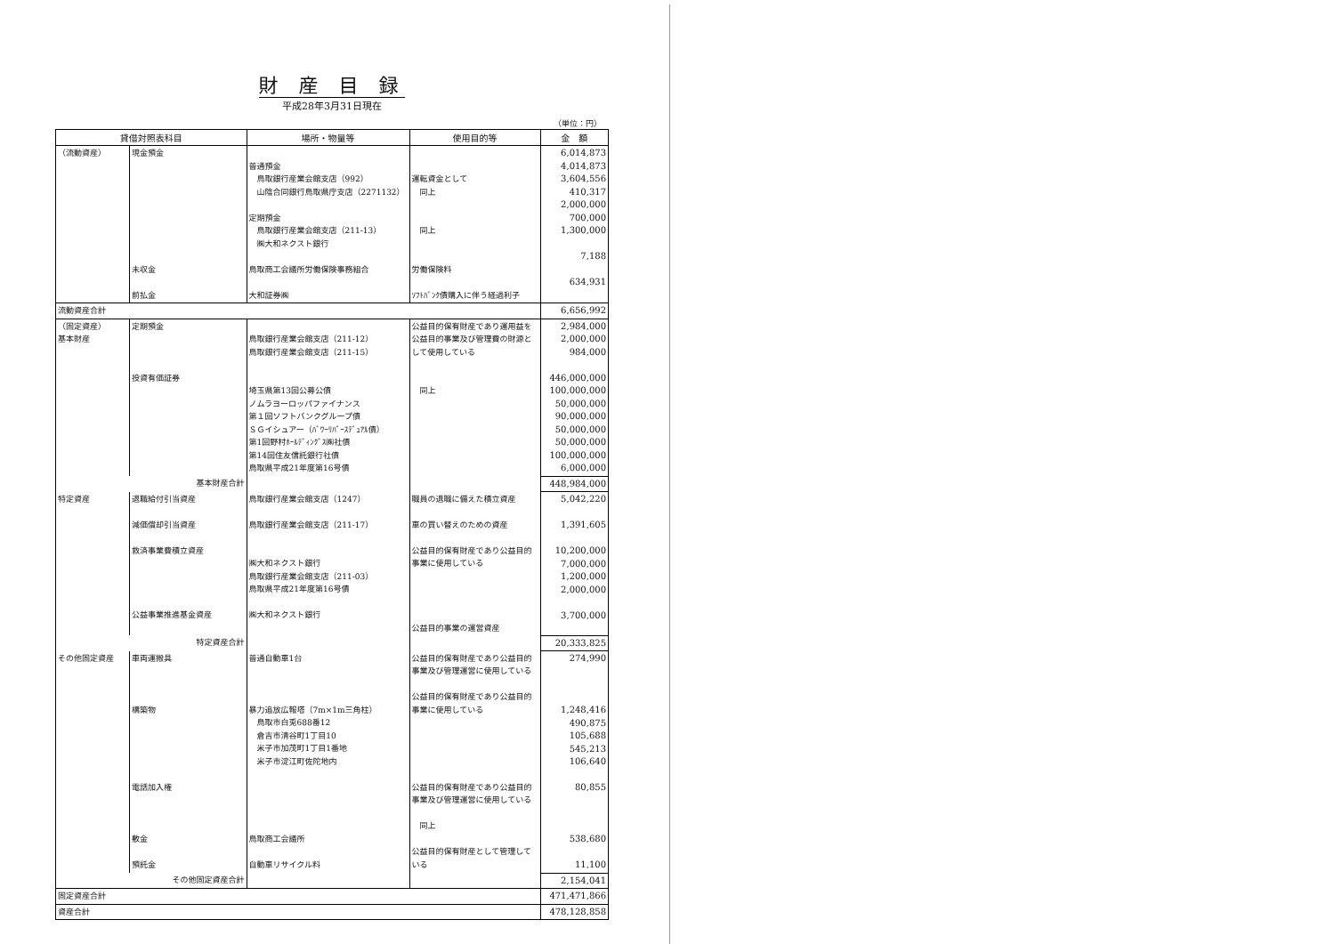財 産 目 録
平成28年3月31日現在
（単位：円）
| 貸借対照表科目 | | 場所・物量等 | 使用目的等 | 金 額 |
| --- | --- | --- | --- | --- |
| （流動資産） | 現金預金 未収金 前払金 | 普通預金 鳥取銀行産業会館支店（992） 山陰合同銀行鳥取県庁支店（2271132） 定期預金 鳥取銀行産業会館支店（211-13） ㈱大和ネクスト銀行 鳥取商工会議所労働保険事務組合 大和証券㈱ | 運転資金として 同上 同上 労働保険料 ｿﾌﾄﾊﾞﾝｸ債購入に伴う経過利子 | 6,014,873 4,014,873 3,604,556 410,317 2,000,000 700,000 1,300,000 7,188 634,931 |
| 流動資産合計 | | | | 6,656,992 |
| （固定資産） 基本財産 | 定期預金 投資有価証券 | 鳥取銀行産業会館支店（211-12） 鳥取銀行産業会館支店（211-15） 埼玉県第13回公募公債 ノムラヨーロッパファイナンス 第１回ソフトバンクグループ債 ＳＧイシュアー（ﾊﾞﾜｰﾘﾊﾞｰｽﾃﾞｭｱﾙ債） 第1回野村ﾎｰﾙﾃﾞｨﾝｸﾞｽ㈱社債 第14回住友信託銀行社債 鳥取県平成21年度第16号債 | 公益目的保有財産であり運用益を公益目的事業及び管理費の財源として使用している 同上 | 2,984,000 2,000,000 984,000 446,000,000 100,000,000 50,000,000 90,000,000 50,000,000 50,000,000 100,000,000 6,000,000 |
| 基本財産合計 | | | | 448,984,000 |
| 特定資産 | 退職給付引当資産 減価償却引当資産 救済事業費積立資産 公益事業推進基金資産 | 鳥取銀行産業会館支店（1247） 鳥取銀行産業会館支店（211-17） ㈱大和ネクスト銀行 鳥取銀行産業会館支店（211-03） 鳥取県平成21年度第16号債 ㈱大和ネクスト銀行 | 職員の退職に備えた積立資産 車の買い替えのための資産 公益目的保有財産であり公益目的事業に使用している 公益目的事業の運営資産 | 5,042,220 1,391,605 10,200,000 7,000,000 1,200,000 2,000,000 3,700,000 |
| 特定資産合計 | | | | 20,333,825 |
| その他固定資産 | 車両運搬具 構築物 電話加入権 敷金 預託金 | 普通自動車1台 暴力追放広報塔（7m×1m三角柱） 鳥取市白兎688番12 倉吉市清谷町1丁目10 米子市加茂町1丁目1番地 米子市淀江町佐陀地内 鳥取商工会議所 自動車リサイクル料 | 公益目的保有財産であり公益目的事業及び管理運営に使用している 公益目的保有財産であり公益目的事業に使用している 公益目的保有財産であり公益目的事業及び管理運営に使用している 同上 公益目的保有財産として管理している | 274,990 1,248,416 490,875 105,688 545,213 106,640 80,855 538,680 11,100 |
| その他固定資産合計 | | | | 2,154,041 |
| 固定資産合計 | | | | 471,471,866 |
| 資産合計 | | | | 478,128,858 |